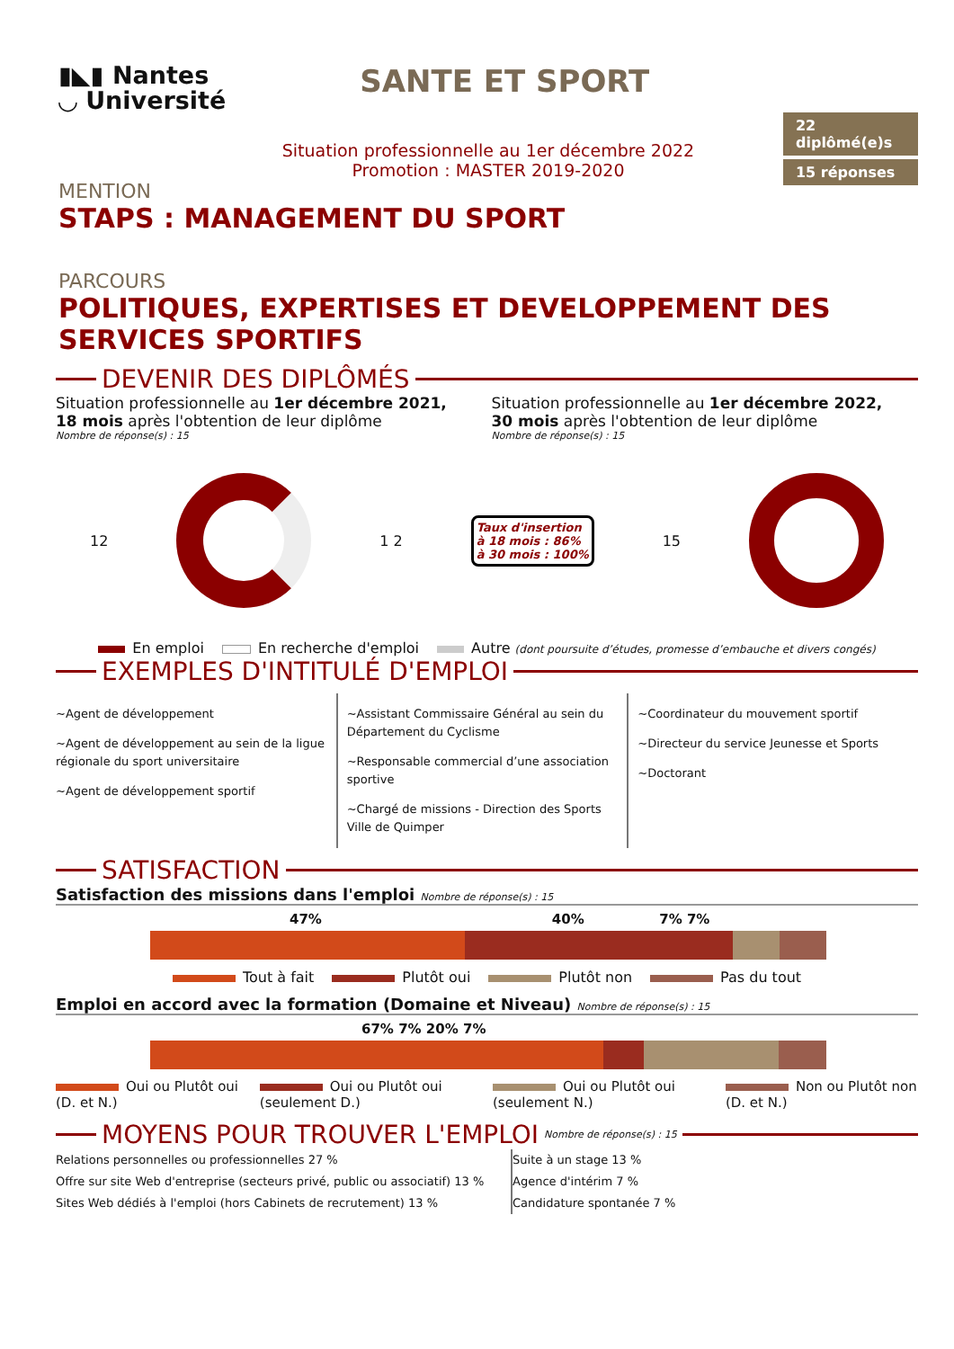▮◣▮ Nantes
◡ Université
SANTE ET SPORT
22 diplômé(e)s
15 réponses
Situation professionnelle au 1er décembre 2022
Promotion : MASTER 2019-2020
MENTION
STAPS : MANAGEMENT DU SPORT
PARCOURS
POLITIQUES, EXPERTISES ET DEVELOPPEMENT DES SERVICES SPORTIFS
DEVENIR DES DIPLÔMÉS
Situation professionnelle au 1er décembre 2021,
18 mois après l'obtention de leur diplôme
Nombre de réponse(s) : 15
Situation professionnelle au 1er décembre 2022,
30 mois après l'obtention de leur diplôme
Nombre de réponse(s) : 15
12 1 2
Taux d'insertion
à 18 mois : 86%
à 30 mois : 100%
15
En emploi En recherche d'emploi Autre (dont poursuite d’études, promesse d’embauche et divers congés)
EXEMPLES D'INTITULÉ D'EMPLOI
~Agent de développement
~Agent de développement au sein de la ligue régionale du sport universitaire
~Agent de développement sportif
~Assistant Commissaire Général au sein du Département du Cyclisme
~Responsable commercial d’une association sportive
~Chargé de missions - Direction des Sports Ville de Quimper
~Coordinateur du mouvement sportif
~Directeur du service Jeunesse et Sports
~Doctorant
SATISFACTION
Satisfaction des missions dans l'emploi Nombre de réponse(s) : 15
47% 40% 7% 7%
Tout à fait Plutôt oui Plutôt non Pas du tout
Emploi en accord avec la formation (Domaine et Niveau) Nombre de réponse(s) : 15
67% 7% 20% 7%
Oui ou Plutôt oui (D. et N.) Oui ou Plutôt oui (seulement D.) Oui ou Plutôt oui (seulement N.) Non ou Plutôt non (D. et N.)
MOYENS POUR TROUVER L'EMPLOI Nombre de réponse(s) : 15
Relations personnelles ou professionnelles 27 %
Offre sur site Web d'entreprise (secteurs privé, public ou associatif) 13 %
Sites Web dédiés à l'emploi (hors Cabinets de recrutement) 13 %
Suite à un stage 13 %
Agence d'intérim 7 %
Candidature spontanée 7 %